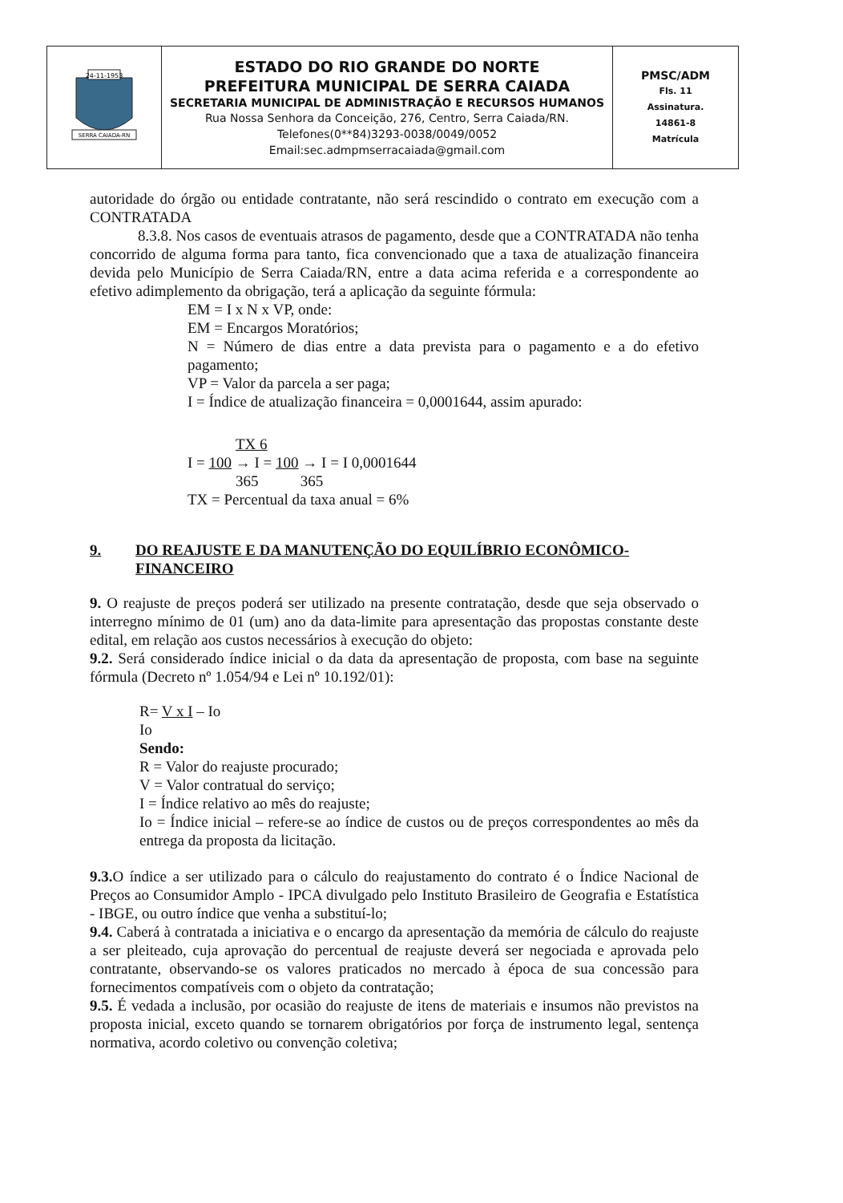| 24-11-1953 SERRA CAIADA-RN | ESTADO DO RIO GRANDE DO NORTE PREFEITURA MUNICIPAL DE SERRA CAIADA SECRETARIA MUNICIPAL DE ADMINISTRAÇÃO E RECURSOS HUMANOS Rua Nossa Senhora da Conceição, 276, Centro, Serra Caiada/RN. Telefones(0**84)3293-0038/0049/0052 Email:sec.admpmserracaiada@gmail.com | PMSC/ADM Fls. 11 Assinatura. 14861-8 Matrícula |
autoridade do órgão ou entidade contratante, não será rescindido o contrato em execução com a CONTRATADA
8.3.8. Nos casos de eventuais atrasos de pagamento, desde que a CONTRATADA não tenha concorrido de alguma forma para tanto, fica convencionado que a taxa de atualização financeira devida pelo Município de Serra Caiada/RN, entre a data acima referida e a correspondente ao efetivo adimplemento da obrigação, terá a aplicação da seguinte fórmula:
EM = I x N x VP, onde:
EM = Encargos Moratórios;
N = Número de dias entre a data prevista para o pagamento e a do efetivo pagamento;
VP = Valor da parcela a ser paga;
I = Índice de atualização financeira = 0,0001644, assim apurado:
TX 6
I = 100 → I = 100 → I = I 0,0001644
365 365
TX = Percentual da taxa anual = 6%
9. DO REAJUSTE E DA MANUTENÇÃO DO EQUILÍBRIO ECONÔMICO-FINANCEIRO
9. O reajuste de preços poderá ser utilizado na presente contratação, desde que seja observado o interregno mínimo de 01 (um) ano da data-limite para apresentação das propostas constante deste edital, em relação aos custos necessários à execução do objeto:
9.2. Será considerado índice inicial o da data da apresentação de proposta, com base na seguinte fórmula (Decreto nº 1.054/94 e Lei nº 10.192/01):
R= V x I – Io
Io
Sendo:
R = Valor do reajuste procurado;
V = Valor contratual do serviço;
I = Índice relativo ao mês do reajuste;
Io = Índice inicial – refere-se ao índice de custos ou de preços correspondentes ao mês da entrega da proposta da licitação.
9.3. O índice a ser utilizado para o cálculo do reajustamento do contrato é o Índice Nacional de Preços ao Consumidor Amplo - IPCA divulgado pelo Instituto Brasileiro de Geografia e Estatística - IBGE, ou outro índice que venha a substituí-lo;
9.4. Caberá à contratada a iniciativa e o encargo da apresentação da memória de cálculo do reajuste a ser pleiteado, cuja aprovação do percentual de reajuste deverá ser negociada e aprovada pelo contratante, observando-se os valores praticados no mercado à época de sua concessão para fornecimentos compatíveis com o objeto da contratação;
9.5. É vedada a inclusão, por ocasião do reajuste de itens de materiais e insumos não previstos na proposta inicial, exceto quando se tornarem obrigatórios por força de instrumento legal, sentença normativa, acordo coletivo ou convenção coletiva;